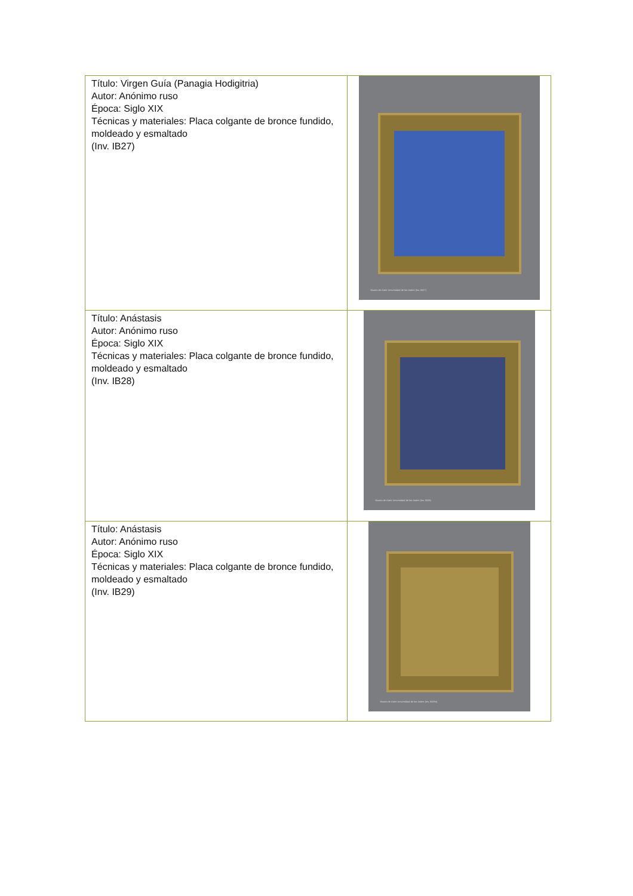| Título: Virgen Guía (Panagia Hodigitria) Autor: Anónimo ruso Época: Siglo XIX Técnicas y materiales: Placa colgante de bronce fundido, moldeado y esmaltado (Inv. IB27) | Museo de Artes Universidad de los Andes (Inv. IB27) |
| Título: Anástasis Autor: Anónimo ruso Época: Siglo XIX Técnicas y materiales: Placa colgante de bronce fundido, moldeado y esmaltado (Inv. IB28) | Museo de Artes Universidad de los Andes (Inv. IB28) |
| Título: Anástasis Autor: Anónimo ruso Época: Siglo XIX Técnicas y materiales: Placa colgante de bronce fundido, moldeado y esmaltado (Inv. IB29) | Museo de Artes Universidad de los Andes (Inv. IB29a) |